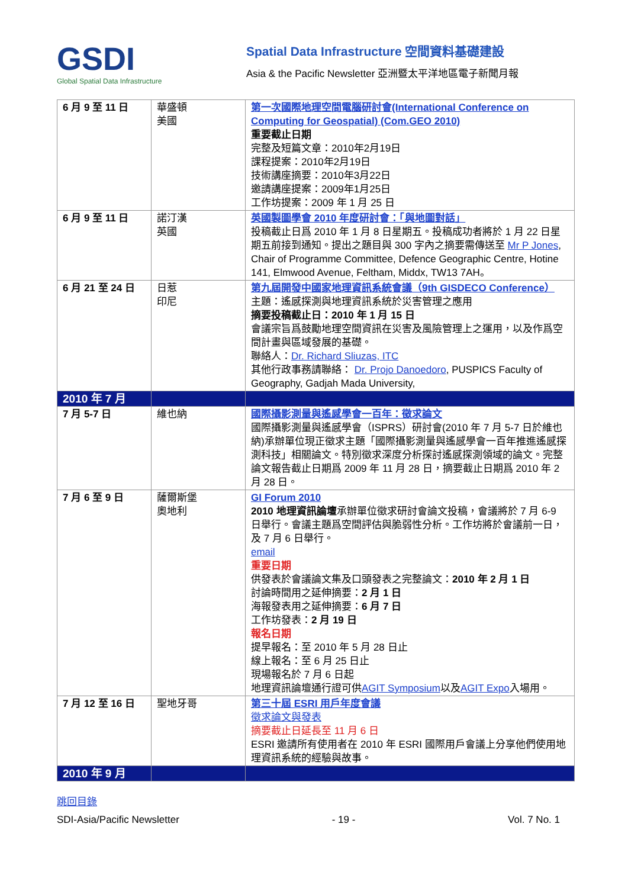GSDI
Global Spatial Data Infrastructure
Spatial Data Infrastructure 空間資料基礎建設
Asia & the Pacific Newsletter 亞洲暨太平洋地區電子新聞月報
| 6 月 9 至 11 日 | 華盛頓 美國 | 第一次國際地理空間電腦研討會(International Conference on Computing for Geospatial) (Com.GEO 2010) 重要截止日期 完整及短篇文章：2010年2月19日 課程提案：2010年2月19日 技術講座摘要：2010年3月22日 邀請講座提案：2009年1月25日 工作坊提案：2009 年 1 月 25 日 |
| 6 月 9 至 11 日 | 諾汀漢 英國 | 英國製圖學會 2010 年度研討會：「與地圖對話」 投稿截止日爲 2010 年 1 月 8 日星期五。投稿成功者將於 1 月 22 日星期五前接到通知。提出之題目與 300 字內之摘要需傳送至 Mr P Jones , Chair of Programme Committee, Defence Geographic Centre, Hotine 141, Elmwood Avenue, Feltham, Middx, TW13 7AH。 |
| 6 月 21 至 24 日 | 日惹 印尼 | 第九屆開發中國家地理資訊系統會議（9th GISDECO Conference） 主題：遙感探測與地理資訊系統於災害管理之應用 摘要投稿截止日：2010 年 1 月 15 日 會議宗旨爲鼓勵地理空間資訊在災害及風險管理上之運用，以及作爲空間計畫與區域發展的基礎。 聯絡人： Dr. Richard Sliuzas, ITC 其他行政事務請聯絡： Dr. Projo Danoedoro , PUSPICS Faculty of Geography, Gadjah Mada University, |
| 2010 年 7 月 | | |
| 7 月 5-7 日 | 維也納 | 國際攝影測量與遙感學會一百年：徵求論文 國際攝影測量與遙感學會（ISPRS）研討會(2010 年 7 月 5-7 日於維也納)承辦單位現正徵求主題「國際攝影測量與遙感學會一百年推進遙感探測科技」相關論文。特別徵求深度分析探討遙感探測領域的論文。完整論文報告截止日期爲 2009 年 11 月 28 日，摘要截止日期爲 2010 年 2 月 28 日。 |
| 7 月 6 至 9 日 | 薩爾斯堡 奧地利 | GI Forum 2010 2010 地理資訊論壇 承辦單位徵求研討會論文投稿，會議將於 7 月 6-9 日舉行。會議主題爲空間評估與脆弱性分析。工作坊將於會議前一日，及 7 月 6 日舉行。 email 重要日期 供發表於會議論文集及口頭發表之完整論文： 2010 年 2 月 1 日 討論時間用之延伸摘要： 2 月 1 日 海報發表用之延伸摘要： 6 月 7 日 工作坊發表： 2 月 19 日 報名日期 提早報名：至 2010 年 5 月 28 日止 線上報名：至 6 月 25 日止 現場報名於 7 月 6 日起 地理資訊論壇通行證可供 AGIT Symposium 以及 AGIT Expo 入場用。 |
| 7 月 12 至 16 日 | 聖地牙哥 | 第三十屆 ESRI 用戶年度會議 徵求論文與發表 摘要截止日延長至 11 月 6 日 ESRI 邀請所有使用者在 2010 年 ESRI 國際用戶會議上分享他們使用地理資訊系統的經驗與故事。 |
| 2010 年 9 月 | | |
跳回目錄
SDI-Asia/Pacific Newsletter - 19 - Vol. 7 No. 1